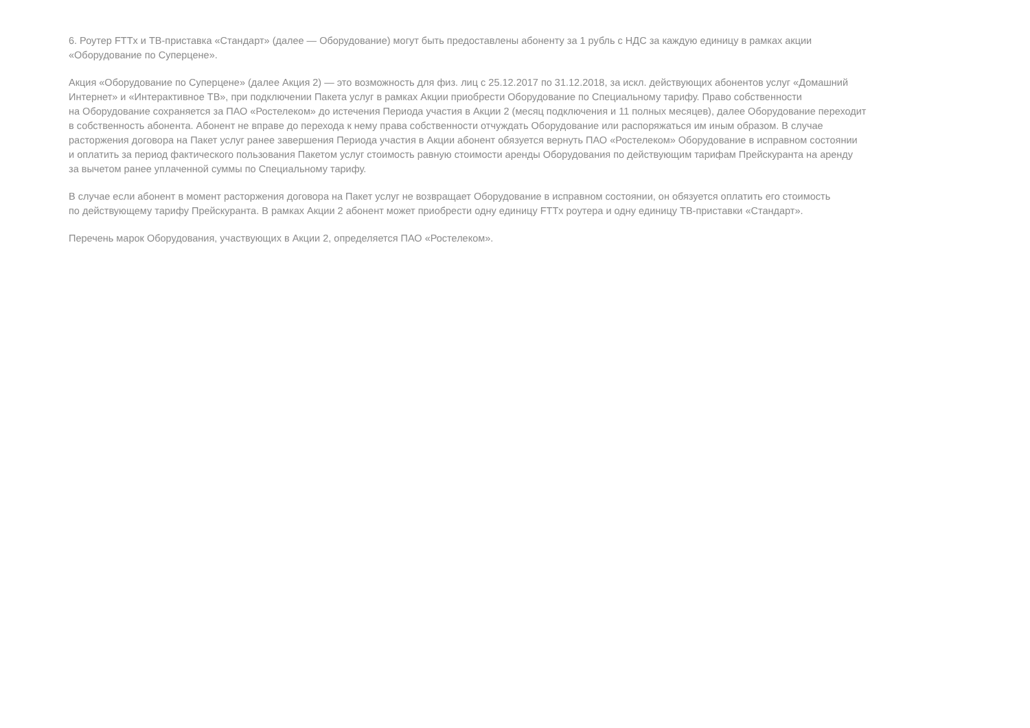6. Роутер FTTx и ТВ-приставка «Стандарт» (далее — Оборудование) могут быть предоставлены абоненту за 1 рубль с НДС за каждую единицу в рамках акции
«Оборудование по Суперцене».
Акция «Оборудование по Суперцене» (далее Акция 2) — это возможность для физ. лиц с 25.12.2017 по 31.12.2018, за искл. действующих абонентов услуг «Домашний
Интернет» и «Интерактивное ТВ», при подключении Пакета услуг в рамках Акции приобрести Оборудование по Специальному тарифу. Право собственности
на Оборудование сохраняется за ПАО «Ростелеком» до истечения Периода участия в Акции 2 (месяц подключения и 11 полных месяцев), далее Оборудование переходит
в собственность абонента. Абонент не вправе до перехода к нему права собственности отчуждать Оборудование или распоряжаться им иным образом. В случае
расторжения договора на Пакет услуг ранее завершения Периода участия в Акции абонент обязуется вернуть ПАО «Ростелеком» Оборудование в исправном состоянии
и оплатить за период фактического пользования Пакетом услуг стоимость равную стоимости аренды Оборудования по действующим тарифам Прейскуранта на аренду
за вычетом ранее уплаченной суммы по Специальному тарифу.
В случае если абонент в момент расторжения договора на Пакет услуг не возвращает Оборудование в исправном состоянии, он обязуется оплатить его стоимость
по действующему тарифу Прейскуранта. В рамках Акции 2 абонент может приобрести одну единицу FTTx роутера и одну единицу ТВ-приставки «Стандарт».
Перечень марок Оборудования, участвующих в Акции 2, определяется ПАО «Ростелеком».